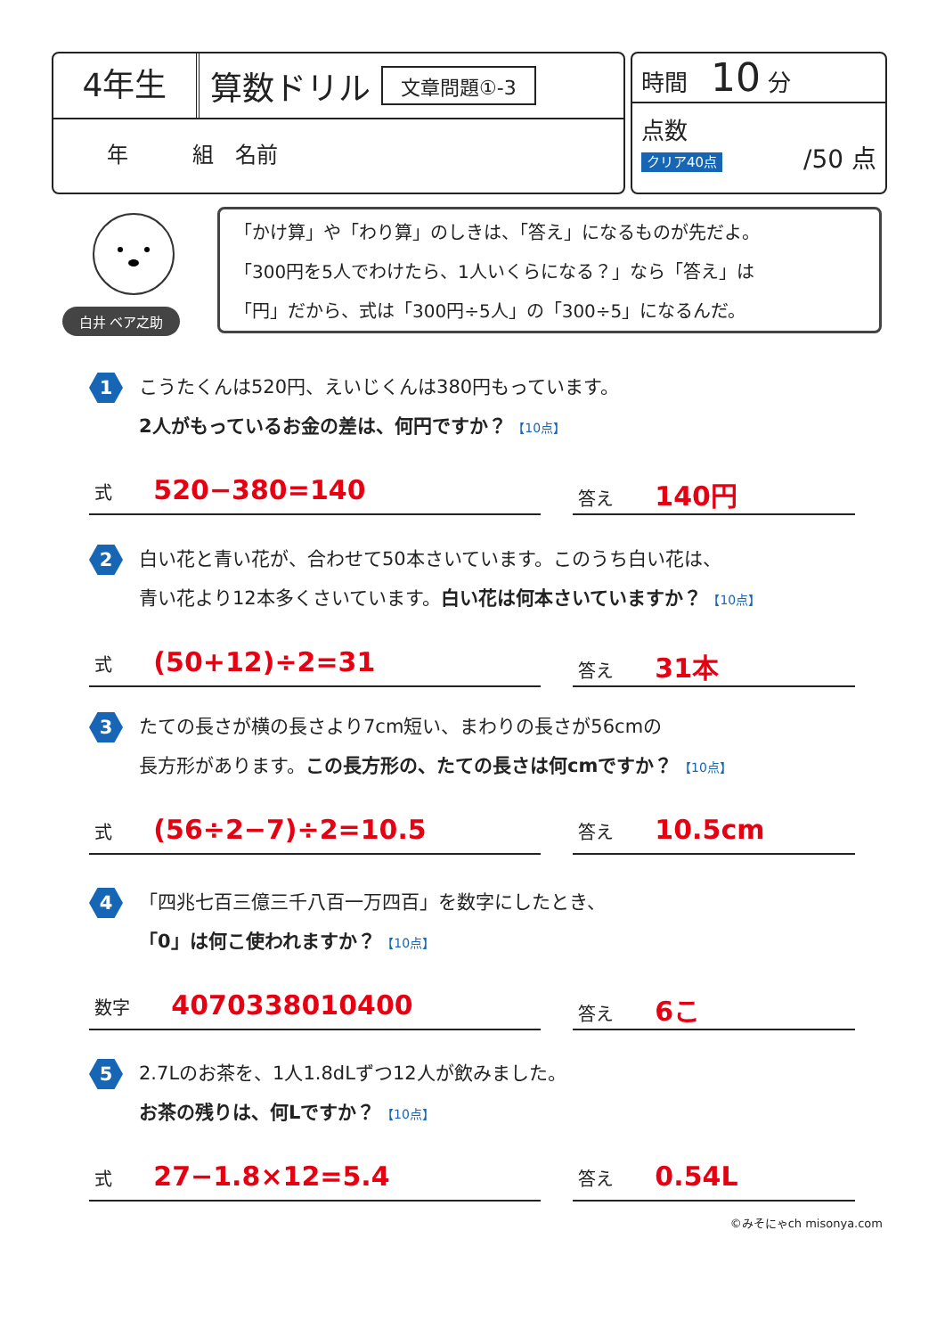4年生
算数ドリル
文章問題①-3
年　　　組　名前
時間　10 分
点数 /50 点
クリア40点
白井 ベア之助
「かけ算」や「わり算」のしきは、「答え」になるものが先だよ。
「300円を5人でわけたら、1人いくらになる？」なら「答え」は
「円」だから、式は「300円÷5人」の「300÷5」になるんだ。
1
こうたくんは520円、えいじくんは380円もっています。
2人がもっているお金の差は、何円ですか？ 【10点】
式 520−380=140
答え 140円
2
白い花と青い花が、合わせて50本さいています。このうち白い花は、
青い花より12本多くさいています。白い花は何本さいていますか？ 【10点】
式 (50+12)÷2=31
答え 31本
3
たての長さが横の長さより7cm短い、まわりの長さが56cmの
長方形があります。この長方形の、たての長さは何cmですか？ 【10点】
式 (56÷2−7)÷2=10.5
答え 10.5cm
4
「四兆七百三億三千八百一万四百」を数字にしたとき、
「0」は何こ使われますか？ 【10点】
数字 4070338010400
答え 6こ
5
2.7Lのお茶を、1人1.8dLずつ12人が飲みました。
お茶の残りは、何Lですか？ 【10点】
式 27−1.8×12=5.4
答え 0.54L
©みそにゃch misonya.com